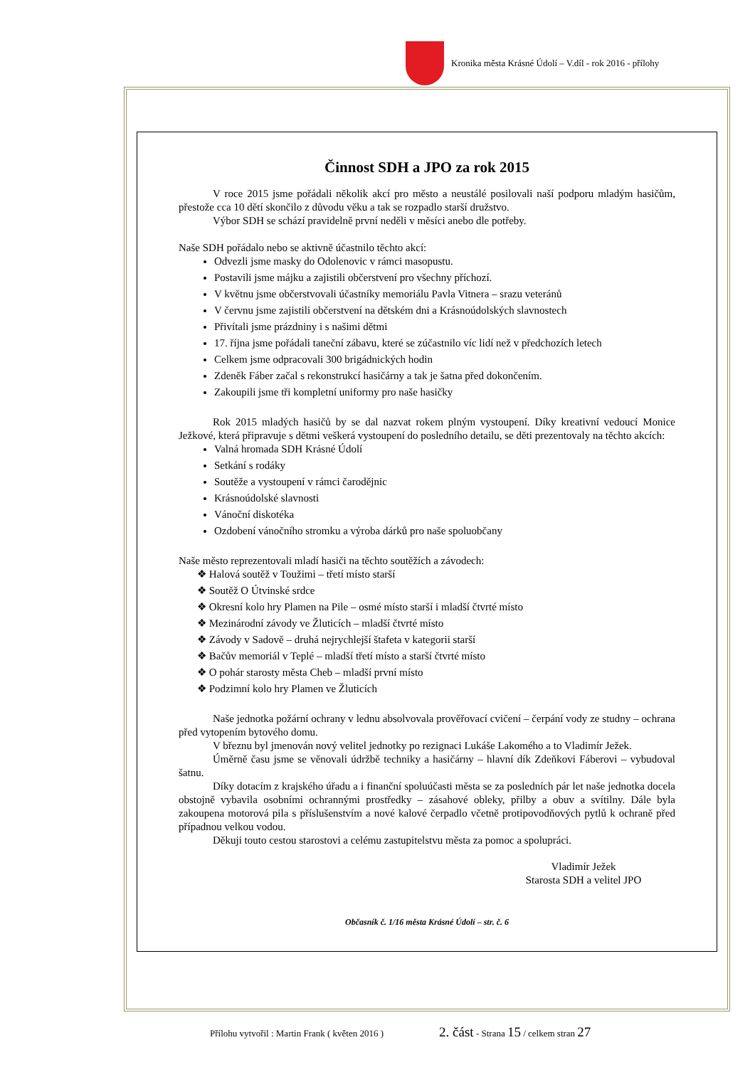Kronika města Krásné Údolí – V.díl - rok 2016 - přílohy
Činnost SDH a JPO za rok 2015
V roce 2015 jsme pořádali několik akcí pro město a neustálé posilovali naší podporu mladým hasičům, přestože cca 10 dětí skončilo z důvodu věku a tak se rozpadlo starší družstvo.
Výbor SDH se schází pravidelně první neděli v měsíci anebo dle potřeby.
Naše SDH pořádalo nebo se aktivně účastnilo těchto akcí:
Odvezli jsme masky do Odolenovic v rámci masopustu.
Postavili jsme májku a zajistili občerstvení pro všechny příchozí.
V květnu jsme občerstvovali účastníky memoriálu Pavla Vitnera – srazu veteránů
V červnu jsme zajistili občerstvení na dětském dni a Krásnoúdolských slavnostech
Přivítali jsme prázdniny i s našimi dětmi
17. října jsme pořádali taneční zábavu, které se zúčastnilo víc lidí než v předchozích letech
Celkem jsme odpracovali 300 brigádnických hodin
Zdeněk Fáber začal s rekonstrukcí hasičárny a tak je šatna před dokončením.
Zakoupili jsme tři kompletní uniformy pro naše hasičky
Rok 2015 mladých hasičů by se dal nazvat rokem plným vystoupení. Díky kreativní vedoucí Monice Ježkové, která připravuje s dětmi veškerá vystoupení do posledního detailu, se děti prezentovaly na těchto akcích:
Valná hromada SDH Krásné Údolí
Setkání s rodáky
Soutěže a vystoupení v rámci čarodějnic
Krásnoúdolské slavnosti
Vánoční diskotéka
Ozdobení vánočního stromku a výroba dárků pro naše spoluobčany
Naše město reprezentovali mladí hasiči na těchto soutěžích a závodech:
❖ Halová soutěž v Toužimi – třetí místo starší
❖ Soutěž O Útvinské srdce
❖ Okresní kolo hry Plamen na Pile – osmé místo starší i mladší čtvrté místo
❖ Mezinárodní závody ve Žluticích – mladší čtvrté místo
❖ Závody v Sadově – druhá nejrychlejší štafeta v kategorii starší
❖ Bačův memoriál v Teplé – mladší třetí místo a starší čtvrté místo
❖ O pohár starosty města Cheb – mladší první místo
❖ Podzimní kolo hry Plamen ve Žluticích
Naše jednotka požární ochrany v lednu absolvovala prověřovací cvičení – čerpání vody ze studny – ochrana před vytopením bytového domu.
V březnu byl jmenován nový velitel jednotky po rezignaci Lukáše Lakomého a to Vladimír Ježek.
Úměrně času jsme se věnovali údržbě techniky a hasičárny – hlavní dík Zdeňkovi Fáberovi – vybudoval šatnu.
Díky dotacím z krajského úřadu a i finanční spoluúčasti města se za posledních pár let naše jednotka docela obstojně vybavila osobními ochrannými prostředky – zásahové obleky, přilby a obuv a svítilny. Dále byla zakoupena motorová pila s příslušenstvím a nové kalové čerpadlo včetně protipovodňových pytlů k ochraně před případnou velkou vodou.
Děkuji touto cestou starostovi a celému zastupitelstvu města za pomoc a spolupráci.
Vladimír Ježek
Starosta SDH a velitel JPO
Občasník č. 1/16 města Krásné Údolí – str. č. 6
Přílohu vytvořil : Martin Frank ( květen 2016 ) 2. část - Strana 15 / celkem stran 27